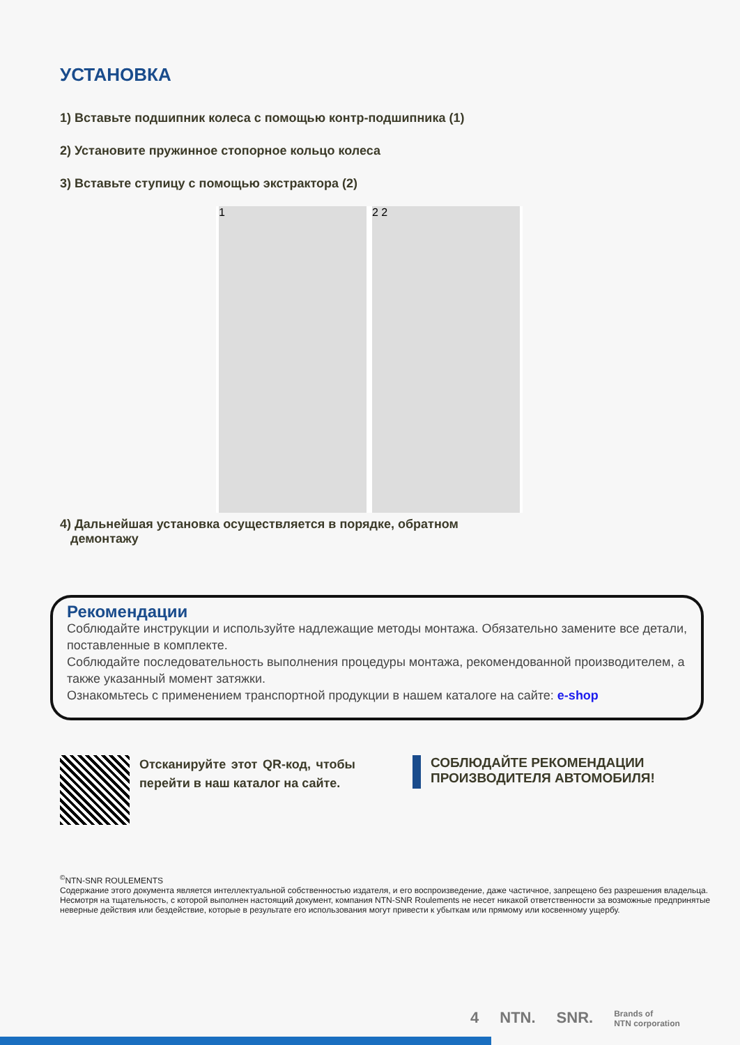УСТАНОВКА
1) Вставьте подшипник колеса с помощью контр-подшипника (1)
2) Установите пружинное стопорное кольцо колеса
3) Вставьте ступицу с помощью экстрактора (2)
1 2 2
4) Дальнейшая установка осуществляется в порядке, обратном
демонтажу
Рекомендации
Соблюдайте инструкции и используйте надлежащие методы монтажа. Обязательно замените все детали, поставленные в комплекте.
Соблюдайте последовательность выполнения процедуры монтажа, рекомендованной производителем, а также указанный момент затяжки.
Ознакомьтесь с применением транспортной продукции в нашем каталоге на сайте: e-shop
Отсканируйте этот QR-код, чтобы перейти в наш каталог на сайте.
СОБЛЮДАЙТЕ РЕКОМЕНДАЦИИ
ПРОИЗВОДИТЕЛЯ АВТОМОБИЛЯ!
<sup>©</sup>NTN-SNR ROULEMENTS
Содержание этого документа является интеллектуальной собственностью издателя, и его воспроизведение, даже частичное, запрещено без разрешения владельца.
Несмотря на тщательность, с которой выполнен настоящий документ, компания NTN-SNR Roulements не несет никакой ответственности за возможные предпринятые неверные действия или бездействие, которые в результате его использования могут привести к убыткам или прямому или косвенному ущербу.
4 NTN. SNR. Brands of
NTN corporation